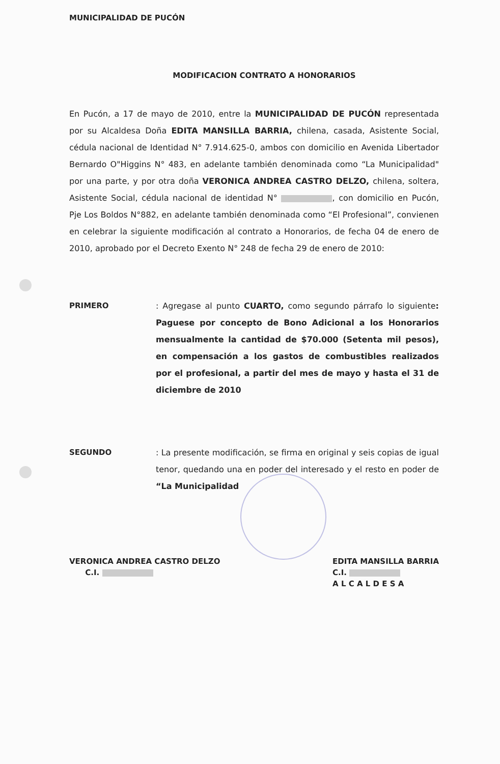MUNICIPALIDAD DE PUCÓN
MODIFICACION CONTRATO A HONORARIOS
En Pucón, a 17 de mayo de 2010, entre la MUNICIPALIDAD DE PUCÓN representada por su Alcaldesa Doña EDITA MANSILLA BARRIA, chilena, casada, Asistente Social, cédula nacional de Identidad N° 7.914.625-0, ambos con domicilio en Avenida Libertador Bernardo O"Higgins N° 483, en adelante también denominada como “La Municipalidad" por una parte, y por otra doña VERONICA ANDREA CASTRO DELZO, chilena, soltera, Asistente Social, cédula nacional de identidad N° , con domicilio en Pucón, Pje Los Boldos N°882, en adelante también denominada como “El Profesional”, convienen en celebrar la siguiente modificación al contrato a Honorarios, de fecha 04 de enero de 2010, aprobado por el Decreto Exento N° 248 de fecha 29 de enero de 2010:
PRIMERO : Agregase al punto CUARTO, como segundo párrafo lo siguiente: Paguese por concepto de Bono Adicional a los Honorarios mensualmente la cantidad de $70.000 (Setenta mil pesos), en compensación a los gastos de combustibles realizados por el profesional, a partir del mes de mayo y hasta el 31 de diciembre de 2010
SEGUNDO : La presente modificación, se firma en original y seis copias de igual tenor, quedando una en poder del interesado y el resto en poder de “La Municipalidad
VERONICA ANDREA CASTRO DELZO
C.I.
EDITA MANSILLA BARRIA
C.I.
A L C A L D E S A